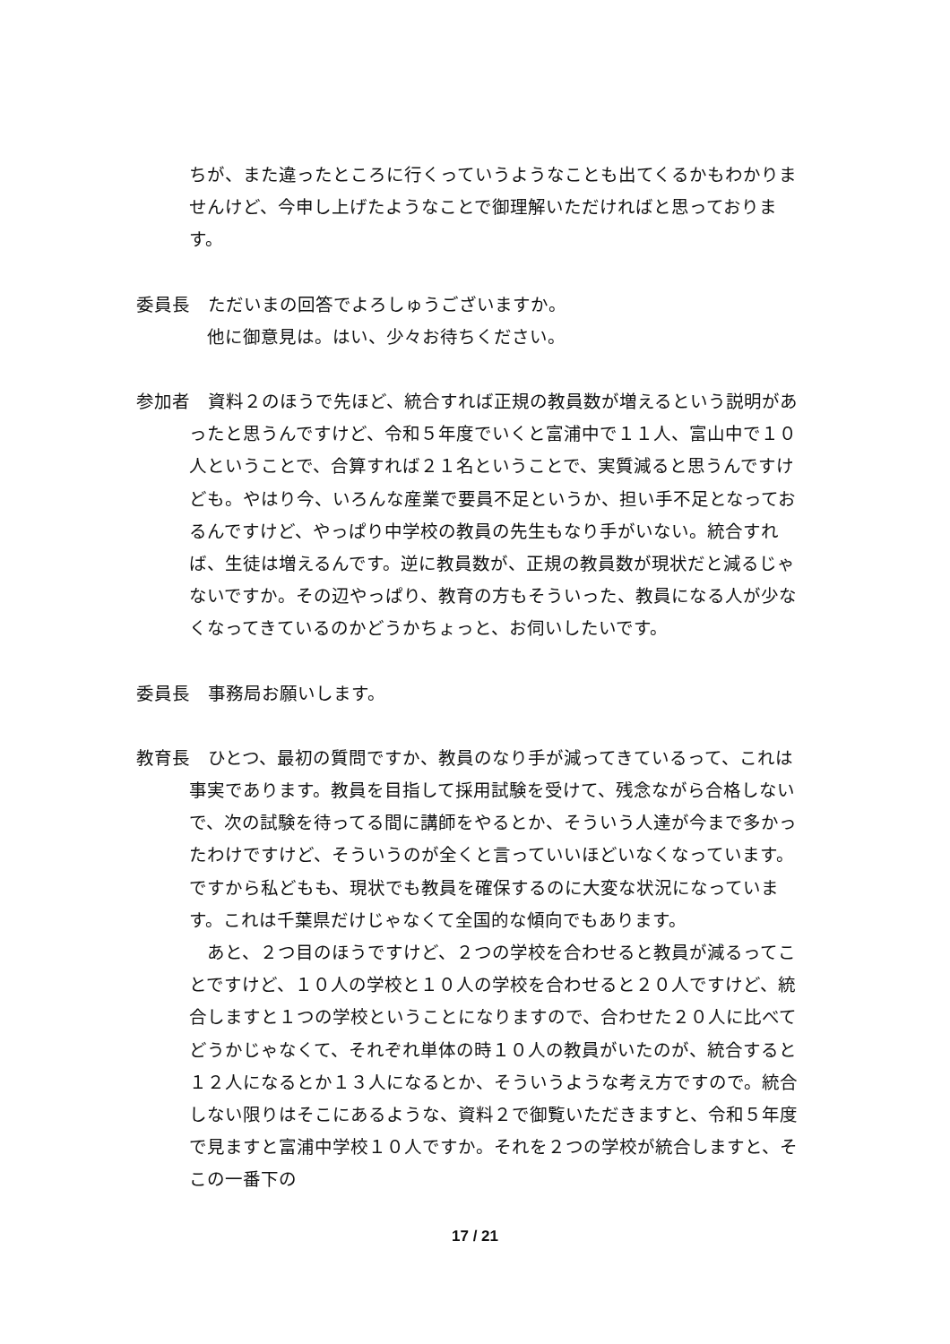ちが、また違ったところに行くっていうようなことも出てくるかもわかりませんけど、今申し上げたようなことで御理解いただければと思っております。
委員長　ただいまの回答でよろしゅうございますか。
他に御意見は。はい、少々お待ちください。
参加者　資料２のほうで先ほど、統合すれば正規の教員数が増えるという説明があったと思うんですけど、令和５年度でいくと富浦中で１１人、富山中で１０人ということで、合算すれば２１名ということで、実質減ると思うんですけども。やはり今、いろんな産業で要員不足というか、担い手不足となっておるんですけど、やっぱり中学校の教員の先生もなり手がいない。統合すれば、生徒は増えるんです。逆に教員数が、正規の教員数が現状だと減るじゃないですか。その辺やっぱり、教育の方もそういった、教員になる人が少なくなってきているのかどうかちょっと、お伺いしたいです。
委員長　事務局お願いします。
教育長　ひとつ、最初の質問ですか、教員のなり手が減ってきているって、これは事実であります。教員を目指して採用試験を受けて、残念ながら合格しないで、次の試験を待ってる間に講師をやるとか、そういう人達が今まで多かったわけですけど、そういうのが全くと言っていいほどいなくなっています。ですから私どもも、現状でも教員を確保するのに大変な状況になっています。これは千葉県だけじゃなくて全国的な傾向でもあります。
あと、２つ目のほうですけど、２つの学校を合わせると教員が減るってことですけど、１０人の学校と１０人の学校を合わせると２０人ですけど、統合しますと１つの学校ということになりますので、合わせた２０人に比べてどうかじゃなくて、それぞれ単体の時１０人の教員がいたのが、統合すると１２人になるとか１３人になるとか、そういうような考え方ですので。統合しない限りはそこにあるような、資料２で御覧いただきますと、令和５年度で見ますと富浦中学校１０人ですか。それを２つの学校が統合しますと、そこの一番下の
17 / 21